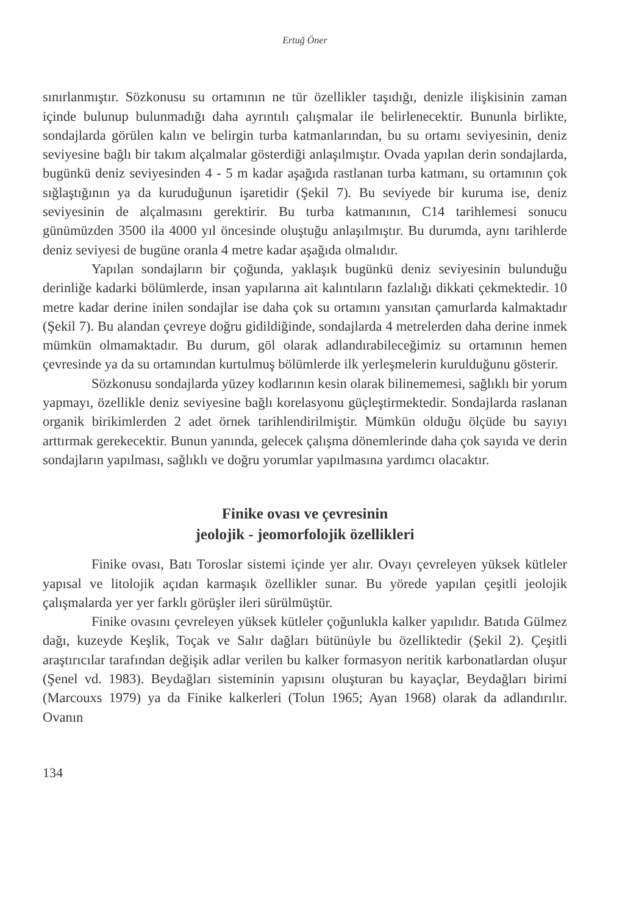Ertuğ Öner
sınırlanmıştır. Sözkonusu su ortamının ne tür özellikler taşıdığı, denizle ilişkisinin zaman içinde bulunup bulunmadığı daha ayrıntılı çalışmalar ile belirlenecektir. Bununla birlikte, sondajlarda görülen kalın ve belirgin turba katmanlarından, bu su ortamı seviyesinin, deniz seviyesine bağlı bir takım alçalmalar gösterdiği anlaşılmıştır. Ovada yapılan derin sondajlarda, bugünkü deniz seviyesinden 4 - 5 m kadar aşağıda rastlanan turba katmanı, su ortamının çok sığlaştığının ya da kuruduğunun işaretidir (Şekil 7). Bu seviyede bir kuruma ise, deniz seviyesinin de alçalmasını gerektirir. Bu turba katmanının, C14 tarihlemesi sonucu günümüzden 3500 ila 4000 yıl öncesinde oluştuğu anlaşılmıştır. Bu durumda, aynı tarihlerde deniz seviyesi de bugüne oranla 4 metre kadar aşağıda olmalıdır.
Yapılan sondajların bir çoğunda, yaklaşık bugünkü deniz seviyesinin bulunduğu derinliğe kadarki bölümlerde, insan yapılarına ait kalıntıların fazlalığı dikkati çekmektedir. 10 metre kadar derine inilen sondajlar ise daha çok su ortamını yansıtan çamurlarda kalmaktadır (Şekil 7). Bu alandan çevreye doğru gidildiğinde, sondajlarda 4 metrelerden daha derine inmek mümkün olmamaktadır. Bu durum, göl olarak adlandırabileceğimiz su ortamının hemen çevresinde ya da su ortamından kurtulmuş bölümlerde ilk yerleşmelerin kurulduğunu gösterir.
Sözkonusu sondajlarda yüzey kodlarının kesin olarak bilinememesi, sağlıklı bir yorum yapmayı, özellikle deniz seviyesine bağlı korelasyonu güçleştirmektedir. Sondajlarda raslanan organik birikimlerden 2 adet örnek tarihlendirilmiştir. Mümkün olduğu ölçüde bu sayıyı arttırmak gerekecektir. Bunun yanında, gelecek çalışma dönemlerinde daha çok sayıda ve derin sondajların yapılması, sağlıklı ve doğru yorumlar yapılmasına yardımcı olacaktır.
Finike ovası ve çevresinin
jeolojik - jeomorfolojik özellikleri
Finike ovası, Batı Toroslar sistemi içinde yer alır. Ovayı çevreleyen yüksek kütleler yapısal ve litolojik açıdan karmaşık özellikler sunar. Bu yörede yapılan çeşitli jeolojik çalışmalarda yer yer farklı görüşler ileri sürülmüştür.
Finike ovasını çevreleyen yüksek kütleler çoğunlukla kalker yapılıdır. Batıda Gülmez dağı, kuzeyde Keşlik, Toçak ve Salır dağları bütünüyle bu özelliktedir (Şekil 2). Çeşitli araştırıcılar tarafından değişik adlar verilen bu kalker formasyon neritik karbonatlardan oluşur (Şenel vd. 1983). Beydağları sisteminin yapısını oluşturan bu kayaçlar, Beydağları birimi (Marcouxs 1979) ya da Finike kalkerleri (Tolun 1965; Ayan 1968) olarak da adlandırılır. Ovanın
134